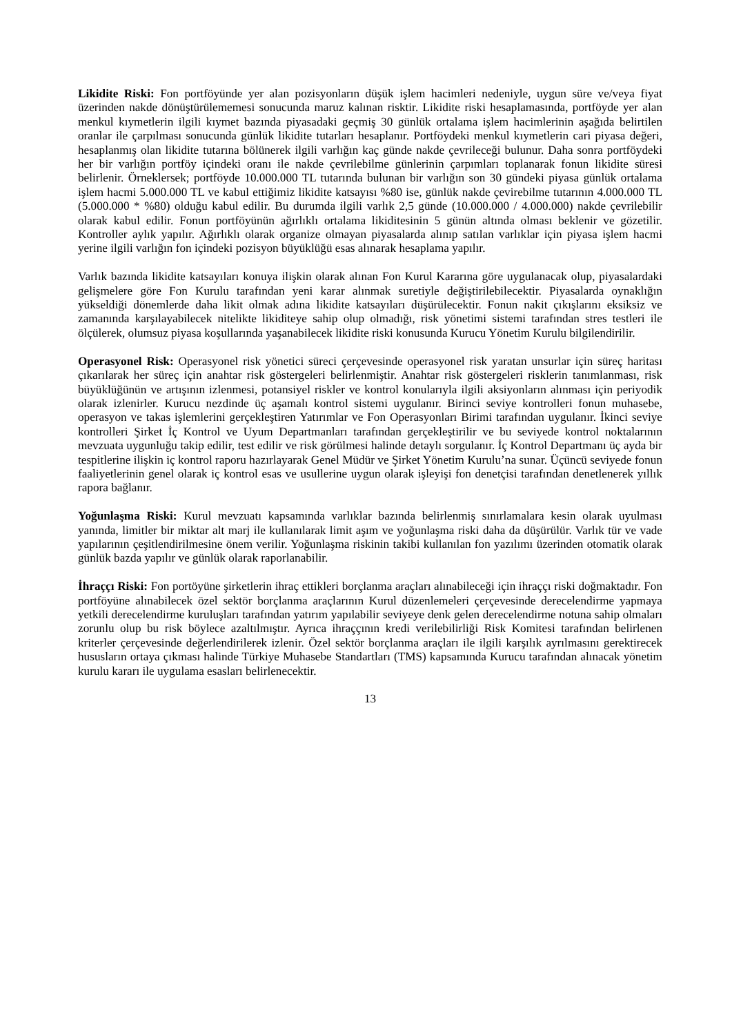Likidite Riski: Fon portföyünde yer alan pozisyonların düşük işlem hacimleri nedeniyle, uygun süre ve/veya fiyat üzerinden nakde dönüştürülememesi sonucunda maruz kalınan risktir. Likidite riski hesaplamasında, portföyde yer alan menkul kıymetlerin ilgili kıymet bazında piyasadaki geçmiş 30 günlük ortalama işlem hacimlerinin aşağıda belirtilen oranlar ile çarpılması sonucunda günlük likidite tutarları hesaplanır. Portföydeki menkul kıymetlerin cari piyasa değeri, hesaplanmış olan likidite tutarına bölünerek ilgili varlığın kaç günde nakde çevrileceği bulunur. Daha sonra portföydeki her bir varlığın portföy içindeki oranı ile nakde çevrilebilme günlerinin çarpımları toplanarak fonun likidite süresi belirlenir. Örneklersek; portföyde 10.000.000 TL tutarında bulunan bir varlığın son 30 gündeki piyasa günlük ortalama işlem hacmi 5.000.000 TL ve kabul ettiğimiz likidite katsayısı %80 ise, günlük nakde çevirebilme tutarının 4.000.000 TL (5.000.000 * %80) olduğu kabul edilir. Bu durumda ilgili varlık 2,5 günde (10.000.000 / 4.000.000) nakde çevrilebilir olarak kabul edilir. Fonun portföyünün ağırlıklı ortalama likiditesinin 5 günün altında olması beklenir ve gözetilir. Kontroller aylık yapılır. Ağırlıklı olarak organize olmayan piyasalarda alınıp satılan varlıklar için piyasa işlem hacmi yerine ilgili varlığın fon içindeki pozisyon büyüklüğü esas alınarak hesaplama yapılır.
Varlık bazında likidite katsayıları konuya ilişkin olarak alınan Fon Kurul Kararına göre uygulanacak olup, piyasalardaki gelişmelere göre Fon Kurulu tarafından yeni karar alınmak suretiyle değiştirilebilecektir. Piyasalarda oynaklığın yükseldiği dönemlerde daha likit olmak adına likidite katsayıları düşürülecektir. Fonun nakit çıkışlarını eksiksiz ve zamanında karşılayabilecek nitelikte likiditeye sahip olup olmadığı, risk yönetimi sistemi tarafından stres testleri ile ölçülerek, olumsuz piyasa koşullarında yaşanabilecek likidite riski konusunda Kurucu Yönetim Kurulu bilgilendirilir.
Operasyonel Risk: Operasyonel risk yönetici süreci çerçevesinde operasyonel risk yaratan unsurlar için süreç haritası çıkarılarak her süreç için anahtar risk göstergeleri belirlenmiştir. Anahtar risk göstergeleri risklerin tanımlanması, risk büyüklüğünün ve artışının izlenmesi, potansiyel riskler ve kontrol konularıyla ilgili aksiyonların alınması için periyodik olarak izlenirler. Kurucu nezdinde üç aşamalı kontrol sistemi uygulanır. Birinci seviye kontrolleri fonun muhasebe, operasyon ve takas işlemlerini gerçekleştiren Yatırımlar ve Fon Operasyonları Birimi tarafından uygulanır. İkinci seviye kontrolleri Şirket İç Kontrol ve Uyum Departmanları tarafından gerçekleştirilir ve bu seviyede kontrol noktalarının mevzuata uygunluğu takip edilir, test edilir ve risk görülmesi halinde detaylı sorgulanır. İç Kontrol Departmanı üç ayda bir tespitlerine ilişkin iç kontrol raporu hazırlayarak Genel Müdür ve Şirket Yönetim Kurulu’na sunar. Üçüncü seviyede fonun faaliyetlerinin genel olarak iç kontrol esas ve usullerine uygun olarak işleyişi fon denetçisi tarafından denetlenerek yıllık rapora bağlanır.
Yoğunlaşma Riski: Kurul mevzuatı kapsamında varlıklar bazında belirlenmiş sınırlamalara kesin olarak uyulması yanında, limitler bir miktar alt marj ile kullanılarak limit aşım ve yoğunlaşma riski daha da düşürülür. Varlık tür ve vade yapılarının çeşitlendirilmesine önem verilir. Yoğunlaşma riskinin takibi kullanılan fon yazılımı üzerinden otomatik olarak günlük bazda yapılır ve günlük olarak raporlanabilir.
İhraççı Riski: Fon portöyüne şirketlerin ihraç ettikleri borçlanma araçları alınabileceği için ihraççı riski doğmaktadır. Fon portföyüne alınabilecek özel sektör borçlanma araçlarının Kurul düzenlemeleri çerçevesinde derecelendirme yapmaya yetkili derecelendirme kuruluşları tarafından yatırım yapılabilir seviyeye denk gelen derecelendirme notuna sahip olmaları zorunlu olup bu risk böylece azaltılmıştır. Ayrıca ihraççının kredi verilebilirliği Risk Komitesi tarafından belirlenen kriterler çerçevesinde değerlendirilerek izlenir. Özel sektör borçlanma araçları ile ilgili karşılık ayrılmasını gerektirecek hususların ortaya çıkması halinde Türkiye Muhasebe Standartları (TMS) kapsamında Kurucu tarafından alınacak yönetim kurulu kararı ile uygulama esasları belirlenecektir.
13